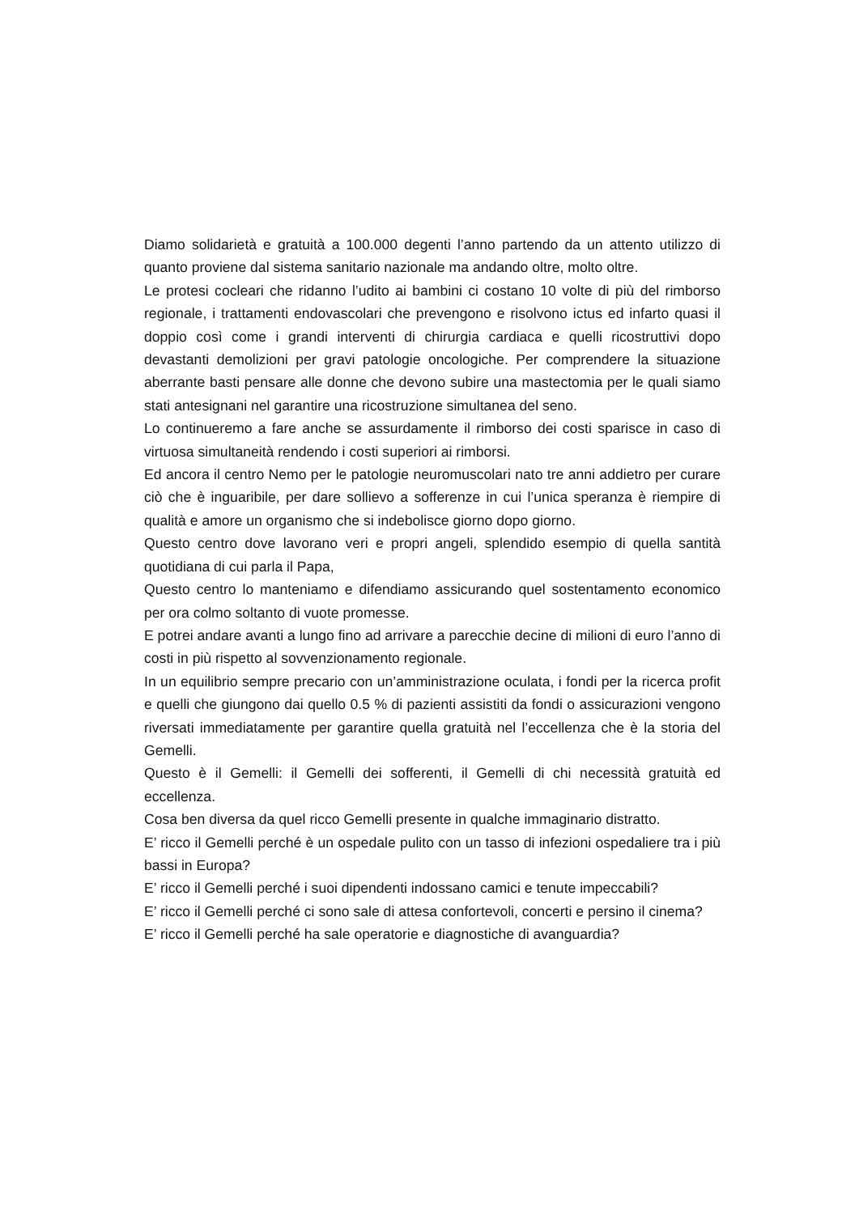Diamo solidarietà e gratuità a 100.000 degenti l’anno partendo da un attento utilizzo di quanto proviene dal sistema sanitario nazionale ma andando oltre, molto oltre.
Le protesi cocleari che ridanno l’udito ai bambini ci costano 10 volte di più del rimborso regionale, i trattamenti endovascolari che prevengono e risolvono ictus ed infarto quasi il doppio così come i grandi interventi di chirurgia cardiaca e quelli ricostruttivi dopo devastanti demolizioni per gravi patologie oncologiche. Per comprendere la situazione aberrante basti pensare alle donne che devono subire una mastectomia per le quali siamo stati antesignani nel garantire una ricostruzione simultanea del seno.
Lo continueremo a fare anche se assurdamente il rimborso dei costi sparisce in caso di virtuosa simultaneità rendendo i costi superiori ai rimborsi.
Ed ancora il centro Nemo per le patologie neuromuscolari nato tre anni addietro per curare ciò che è inguaribile, per dare sollievo a sofferenze in cui l’unica speranza è riempire di qualità e amore un organismo che si indebolisce giorno dopo giorno.
Questo centro dove lavorano veri e propri angeli, splendido esempio di quella santità quotidiana di cui parla il Papa,
Questo centro lo manteniamo e difendiamo assicurando quel sostentamento economico per ora colmo soltanto di vuote promesse.
E potrei andare avanti a lungo fino ad arrivare a parecchie decine di milioni di euro l’anno di costi in più rispetto al sovvenzionamento regionale.
In un equilibrio sempre precario con un’amministrazione oculata, i fondi per la ricerca profit e quelli che giungono dai quello 0.5 % di pazienti assistiti da fondi o assicurazioni vengono riversati immediatamente per garantire quella gratuità nel l’eccellenza che è la storia del Gemelli.
Questo è il Gemelli: il Gemelli dei sofferenti, il Gemelli di chi necessità gratuità ed eccellenza.
Cosa ben diversa da quel ricco Gemelli presente in qualche immaginario distratto.
E’ ricco il Gemelli perché è un ospedale pulito con un tasso di infezioni ospedaliere tra i più bassi in Europa?
E’ ricco il Gemelli perché i suoi dipendenti indossano camici e tenute impeccabili?
E’ ricco il Gemelli perché ci sono sale di attesa confortevoli, concerti e persino il cinema?
E’ ricco il Gemelli perché ha sale operatorie e diagnostiche di avanguardia?